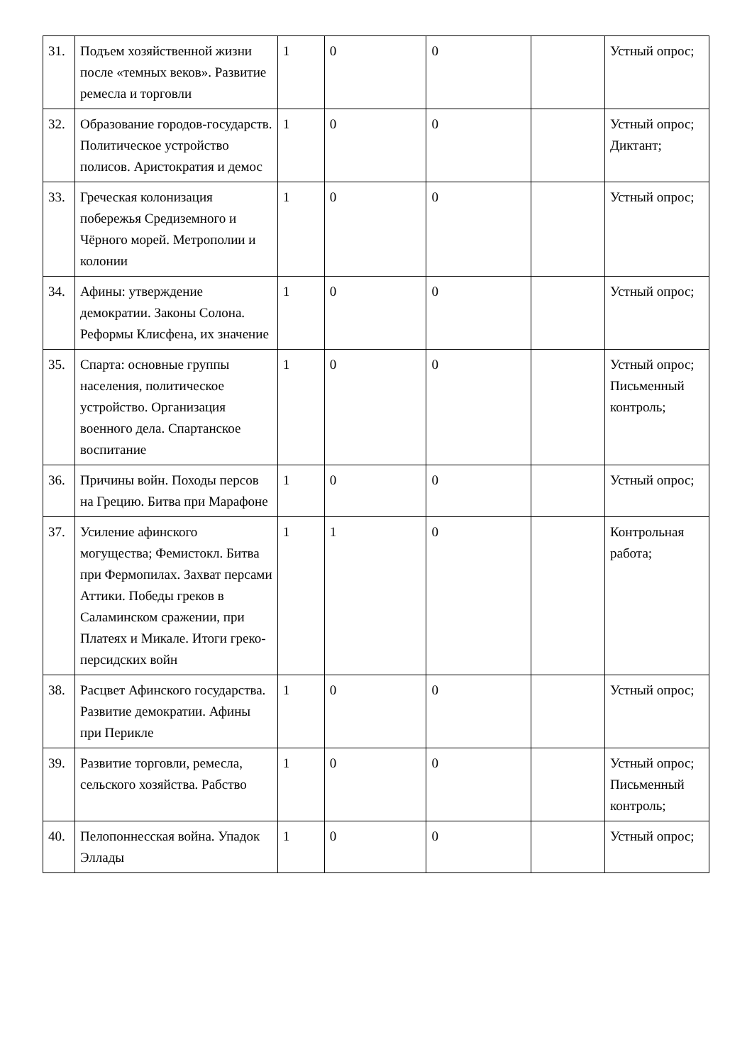| 31. | Подъем хозяйственной жизни после «темных веков». Развитие ремесла и торговли | 1 | 0 | 0 | | Устный опрос; |
| 32. | Образование городов-государств. Политическое устройство полисов. Аристократия и демос | 1 | 0 | 0 | | Устный опрос; Диктант; |
| 33. | Греческая колонизация побережья Средиземного и Чёрного морей. Метрополии и колонии | 1 | 0 | 0 | | Устный опрос; |
| 34. | Афины: утверждение демократии. Законы Солона. Реформы Клисфена, их значение | 1 | 0 | 0 | | Устный опрос; |
| 35. | Спарта: основные группы населения, политическое устройство. Организация военного дела. Спартанское воспитание | 1 | 0 | 0 | | Устный опрос; Письменный контроль; |
| 36. | Причины войн. Походы персов на Грецию. Битва при Марафоне | 1 | 0 | 0 | | Устный опрос; |
| 37. | Усиление афинского могущества; Фемистокл. Битва при Фермопилах. Захват персами Аттики. Победы греков в Саламинском сражении, при Платеях и Микале. Итоги греко-персидских войн | 1 | 1 | 0 | | Контрольная работа; |
| 38. | Расцвет Афинского государства. Развитие демократии. Афины при Перикле | 1 | 0 | 0 | | Устный опрос; |
| 39. | Развитие торговли, ремесла, сельского хозяйства. Рабство | 1 | 0 | 0 | | Устный опрос; Письменный контроль; |
| 40. | Пелопоннесская война. Упадок Эллады | 1 | 0 | 0 | | Устный опрос; |